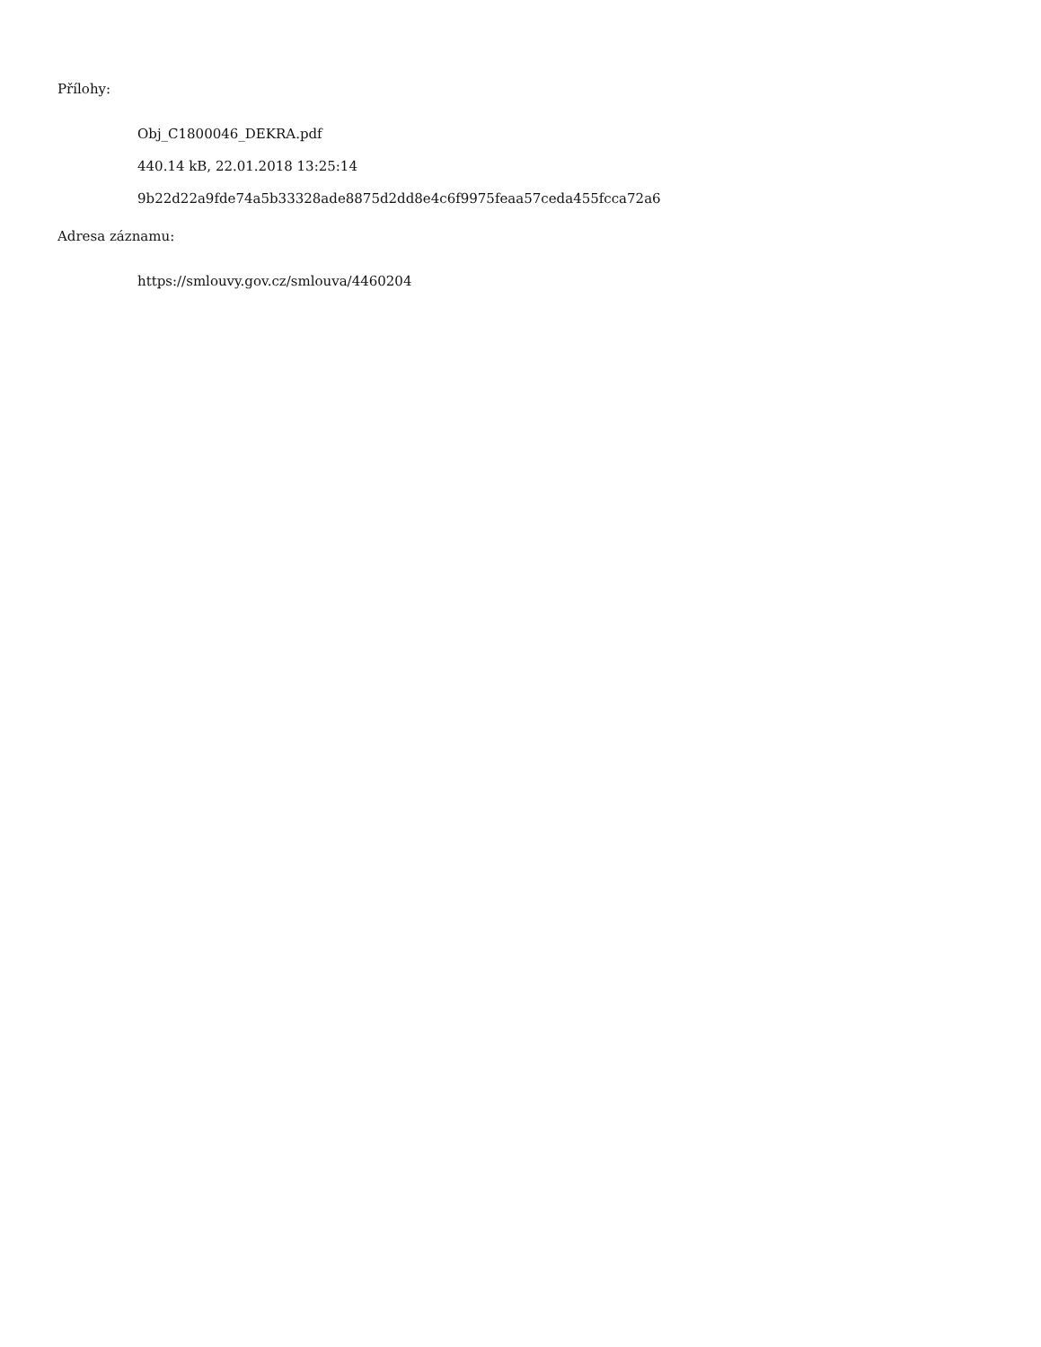Přílohy:
Obj_C1800046_DEKRA.pdf
440.14 kB, 22.01.2018 13:25:14
9b22d22a9fde74a5b33328ade8875d2dd8e4c6f9975feaa57ceda455fcca72a6
Adresa záznamu:
https://smlouvy.gov.cz/smlouva/4460204